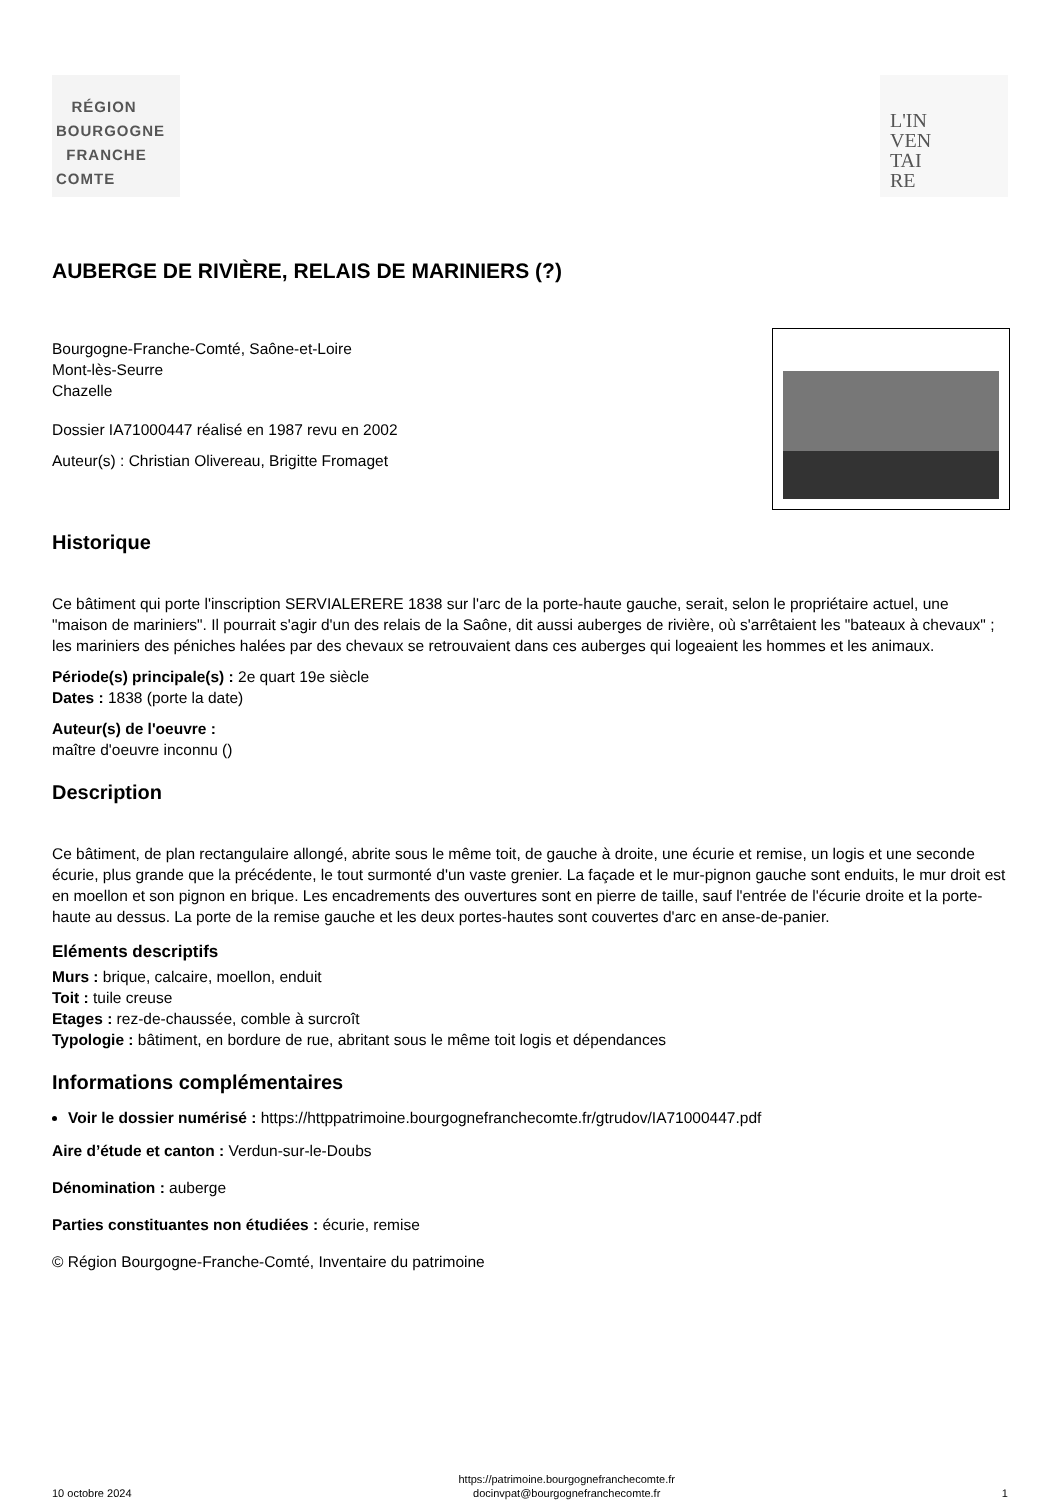RÉGION
BOURGOGNE
FRANCHE
COMTE
L'IN
VEN
TAI
RE
AUBERGE DE RIVIÈRE, RELAIS DE MARINIERS (?)
Bourgogne-Franche-Comté, Saône-et-Loire
Mont-lès-Seurre
Chazelle
Dossier IA71000447 réalisé en 1987 revu en 2002
Auteur(s) : Christian Olivereau, Brigitte Fromaget
Historique
Ce bâtiment qui porte l'inscription SERVIALERERE 1838 sur l'arc de la porte-haute gauche, serait, selon le propriétaire actuel, une "maison de mariniers". Il pourrait s'agir d'un des relais de la Saône, dit aussi auberges de rivière, où s'arrêtaient les "bateaux à chevaux" ; les mariniers des péniches halées par des chevaux se retrouvaient dans ces auberges qui logeaient les hommes et les animaux.
Période(s) principale(s) : 2e quart 19e siècle
Dates : 1838 (porte la date)
Auteur(s) de l'oeuvre :
maître d'oeuvre inconnu ()
Description
Ce bâtiment, de plan rectangulaire allongé, abrite sous le même toit, de gauche à droite, une écurie et remise, un logis et une seconde écurie, plus grande que la précédente, le tout surmonté d'un vaste grenier. La façade et le mur-pignon gauche sont enduits, le mur droit est en moellon et son pignon en brique. Les encadrements des ouvertures sont en pierre de taille, sauf l'entrée de l'écurie droite et la porte-haute au dessus. La porte de la remise gauche et les deux portes-hautes sont couvertes d'arc en anse-de-panier.
Eléments descriptifs
Murs : brique, calcaire, moellon, enduit
Toit : tuile creuse
Etages : rez-de-chaussée, comble à surcroît
Typologie : bâtiment, en bordure de rue, abritant sous le même toit logis et dépendances
Informations complémentaires
Voir le dossier numérisé : https://httppatrimoine.bourgognefranchecomte.fr/gtrudov/IA71000447.pdf
Aire d’étude et canton : Verdun-sur-le-Doubs
Dénomination : auberge
Parties constituantes non étudiées : écurie, remise
© Région Bourgogne-Franche-Comté, Inventaire du patrimoine
10 octobre 2024 https://patrimoine.bourgognefranchecomte.fr
docinvpat@bourgognefranchecomte.fr 1